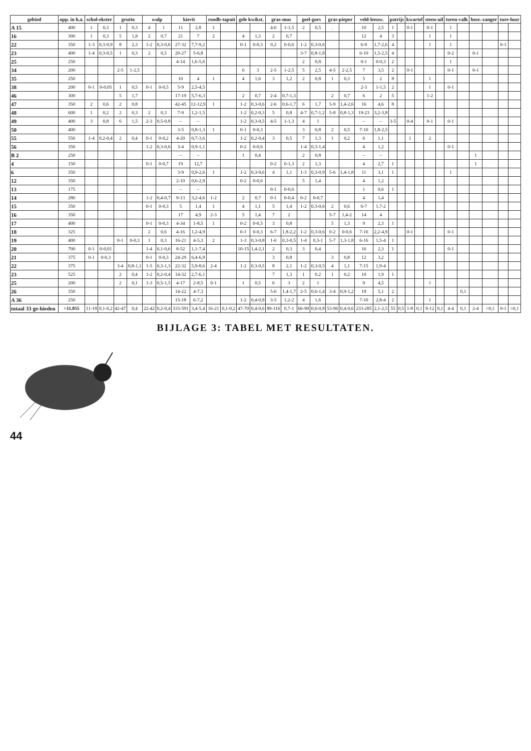| gebied | opp. in h.a. | schol-ekster | | grutto | | wulp | | kievit | | roodb-tapuit | | gele kwikst. | | gras-mus | | geel-gors | | gras-pieper | | veld-leeuw. | | patrijs | | kwartel | | steen-uil | | toren-valk | | bosr.-zanger | | ture-luur | |
| --- | --- | --- | --- | --- | --- | --- | --- | --- | --- | --- | --- | --- | --- | --- | --- | --- | --- | --- | --- | --- | --- | --- | --- | --- | --- | --- | --- | --- | --- | --- | --- | --- | --- |
| A 15 | 400 | 1 | 0,3 | 1 | 0,3 | 4 | 1 | 11 | 2,8 | 1 | | | | 4-6 | 1-1,5 | 2 | 0,5 | . | | 10 | 2,5 | 1 | | 0-1 | | 0-1 | | 1 | | | | | |
| 16 | 300 | 1 | 0,3 | 5 | 1,8 | 2 | 0,7 | 21 | 7 | 2 | | 4 | 1,3 | 2 | 0,7 | | | | | 12 | 4 | 3 | | | | 1 | | 1 | | | | | |
| 22 | 350 | 1-3 | 0,3-0,9 | 8 | 2,3 | 1-2 | 0,3-0,6 | 27-32 | 7,7-9,2 | | | 0-1 | 0-0,3 | 0,2 | 0-0,6 | 1-2 | 0,3-0,6 | | | 6-9 | 1,7-2,6 | 4 | | | | 1 | | 1 | | | | 0-1 | |
| 23 | 400 | 1-4 | 0,3-0,5 | 1 | 0,3 | 2 | 0,5 | 20-27 | 5-6,8 | | | | | | | 3-7 | 0,8-1,8 | | | 6-10 | 1,5-2,5 | 4 | | | | | | 0-2 | | 0-1 | | | |
| 25 | 250 | | | | | | | 4-14 | 1,6-5,6 | | | | | | | 2 | 0,8 | | | 0-1 | 0-0,3 | 2 | | | | | | 1 | | | | | |
| 34 | 200 | | | 2-5 | 1-2,5 | | | | | | | 6 | 3 | 2-5 | 1-2,5 | 5 | 2,5 | 4-5 | 2-2,5 | 7 | 3,5 | 2 | | 0-1 | | | | 0-1 | | 0-1 | | | |
| 35 | 250 | | | | | | | 10 | 4 | 1 | | 4 | 1,6 | 3 | 1,2 | 2 | 0,8 | 1 | 0,3 | 5 | 2 | 8 | | | | 1 | | | | | | | |
| 38 | 200 | 0-1 | 0-0,05 | 1 | 0,5 | 0-1 | 0-0,5 | 5-9 | 2,5-4,5 | | | | | | | | | | | 2-3 | 1-1,5 | 2 | | | | 1 | | 0-1 | | | | | |
| 46 | 300 | | | 5 | 1,7 | | | 17-19 | 5,7-6,3 | | | 2 | 0,7 | 2-4 | 0,7-1,3 | | | 2 | 0,7 | 6 | 2 | 5 | | | | 1-2 | | | | | | | |
| 47 | 350 | 2 | 0,6 | 2 | 0,8 | | | 42-45 | 12-12,9 | 1 | | 1-2 | 0,3-0,6 | 2-6 | 0,6-1,7 | 6 | 1,7 | 5-9 | 1,4-2,6 | 16 | 4,6 | 8 | | | | | | | | | | | |
| 48 | 600 | 1 | 0,2 | 2 | 0,3 | 2 | 0,3 | 7-9 | 1,2-1,5 | | | 1-2 | 0,2-0,3 | 5 | 0,8 | 4-7 | 0,7-1,2 | 5-8 | 0,8-1,3 | 19-23 | 3,2-3,8 | | | | | | | | | | | | |
| 49 | 400 | 3 | 0,8 | 6 | 1,5 | 2-3 | 0,5-0,8 | – | – | | | 1-2 | 0,3-0,5 | 4-5 | 1-1,3 | 4 | 1 | | | – | – | 3-5 | | 0-4 | | 0-1 | | 0-1 | | | | | |
| 50 | 400 | | | | | | | 3-5 | 0,8-1,3 | 1 | | 0-1 | 0-0,3 | | | 3 | 0,8 | 2 | 0,5 | 7-10 | 1,8-2,5 | | | | | | | | | | | | |
| 55 | 550 | 1-4 | 0,2-0,4 | 2 | 0,4 | 0-1 | 0-0,2 | 4-20 | 0,7-3,6 | | | 1-2 | 0,2-0,4 | 3 | 0,5 | 7 | 1,3 | 1 | 0,2 | 6 | 1,1 | | | 1 | | 2 | | | | | | | |
| 56 | 350 | | | | | 1-2 | 0,3-0,6 | 3-4 | 0,9-1,1 | | | 0-2 | 0-0,6 | | | 1-4 | 0,3-1,4 | | | 4 | 1,2 | | | | | | | 0-1 | | | | | |
| B 2 | 250 | | | | | | | – | – | | | 1 | 0,4 | | | 2 | 0,8 | | | – | – | | | | | | | | | 1 | | | |
| 4 | 150 | | | | | 0-1 | 0-0,7 | 19 | 12,7 | | | | | 0-2 | 0-1,3 | 2 | 1,3 | | | 4 | 2,7 | 1 | | | | | | | | 1 | | | |
| 6 | 350 | | | | | | | 3-9 | 0,9-2,6 | 1 | | 1-2 | 0,3-0,6 | 4 | 1,1 | 1-3 | 0,3-0,9 | 5-6 | 1,4-1,8 | 11 | 3,1 | 1 | | | | | | 1 | | | | | |
| 12 | 350 | | | | | | | 2-10 | 0,6-2,9 | | | 0-2 | 0-0,6 | | | 5 | 1,4 | | | 4 | 1,2 | | | | | | | | | | | | |
| 13 | 175 | | | | | | | – | – | | | | | 0-1 | 0-0,6 | | | | | 1 | 0,6 | 1 | | | | | | | | | | | |
| 14 | 280 | | | | | 1-2 | 0,4-0,7 | 9-13 | 3,2-4,6 | 1-2 | | 2 | 0,7 | 0-1 | 0-0,4 | 0-2 | 0-0,7 | | | 4 | 1,4 | | | | | | | | | | | | |
| 15 | 350 | | | | | 0-1 | 0-0,3 | 5 | 1,4 | 1 | | 4 | 1,1 | 5 | 1,4 | 1-2 | 0,3-0,6 | 2 | 0,6 | 6-7 | 1,7-2 | | | | | | | | | | | | |
| 16 | 350 | | | | | | | 17 | 4,9 | 2-3 | | 5 | 1,4 | 7 | 2 | | | 5-7 | 1,4-2 | 14 | 4 | | | | | | | | | | | | |
| 17 | 400 | | | | | 0-1 | 0-0,3 | 4-34 | 1-8,5 | 1 | | 0-2 | 0-0,5 | 3 | 0,8 | | | 5 | 1,3 | 9 | 2,3 | 1 | | | | | | | | | | | |
| 18 | 325 | | | | | 2 | 0,6 | 4-16 | 1,2-4,9 | | | 0-1 | 0-0,3 | 6-7 | 1,8-2,2 | 1-2 | 0,3-0,6 | 0-2 | 0-0,6 | 7-16 | 2,2-4,9 | | | 0-1 | | | | 0-1 | | | | | |
| 19 | 400 | | | 0-1 | 0-0,3 | 1 | 0,3 | 16-21 | 4-5,3 | 2 | | 1-3 | 0,3-0,8 | 1-6 | 0,3-0,5 | 1-4 | 0,3-1 | 5-7 | 1,3-1,8 | 6-16 | 1,5-4 | 1 | | | | | | | | | | | |
| 20 | 700 | 0-1 | 0-0,01 | | | 1-4 | 0,1-0,6 | 8-52 | 1,1-7,4 | | | 10-15 | 1,4-2,1 | 2 | 0,3 | 3 | 0,4 | | | 16 | 2,3 | 1 | | | | | | 0-1 | | | | | |
| 21 | 375 | 0-1 | 0-0,3 | | | 0-1 | 0-0,3 | 24-29 | 6,4-6,9 | | | | | 3 | 0,8 | | | 3 | 0,8 | 12 | 3,2 | | | | | | | | | | | | |
| 22 | 375 | | | 3-4 | 0,8-1,1 | 1-5 | 0,3-1,3 | 22-32 | 5,9-8,6 | 2-4 | | 1-2 | 0,3-0,5 | 8 | 2,1 | 1-2 | 0,3-0,5 | 4 | 1,1 | 7-15 | 1,9-4 | | | | | | | | | | | | |
| 23 | 525 | | | 2 | 0,4 | 1-2 | 0,2-0,4 | 14-32 | 2,7-6,1 | | | | | 7 | 1,3 | 1 | 0,2 | 1 | 0,2 | 10 | 1,9 | 1 | | | | | | | | | | | |
| 25 | 200 | | | 2 | 0,1 | 1-3 | 0,5-1,5 | 4-17 | 2-8,5 | 0-1 | | 1 | 0,5 | 6 | 3 | 2 | 1 | | | 9 | 4,5 | | | | | 1 | | | | | | | |
| 26 | 350 | | | | | | | 14-22 | 4-7,3 | | | | | 5-6 | 1,4-1,7 | 2-5 | 0,6-1,4 | 3-4 | 0,9-1,2 | 18 | 5,1 | 2 | | | | | | | 0,1 | | | | |
| A 36 | 250 | | | | | | | 15-18 | 6-7,2 | | | 1-2 | 0,4-0,8 | 3-5 | 1,2-2 | 4 | 1,6 | | | 7-10 | 2,8-4 | 2 | | | | 1 | | | | | | | |
| totaal 33 ge-bieden | >11.855 | 11-18 | 0,1-0,2 | 42-47 | 0,4 | 22-42 | 0,2-0,4 | 333-591 | 3,4-5,4 | 16-21 | 0,1-0,2 | 47-70 | 0,4-0,6 | 89-116 | 0,7-1 | 66-90 | 0,6-0,8 | 53-96 | 0,4-0,6 | 233-285 | 2,1-2,5 | 55 | 0,5 | 1-8 | 0,1 | 9-12 | 0,1 | 4-4 | 0,1 | 2-4 | >0,1 | 0-1 | >0,1 |
BIJLAGE 3: TABEL MET RESULTATEN.
44